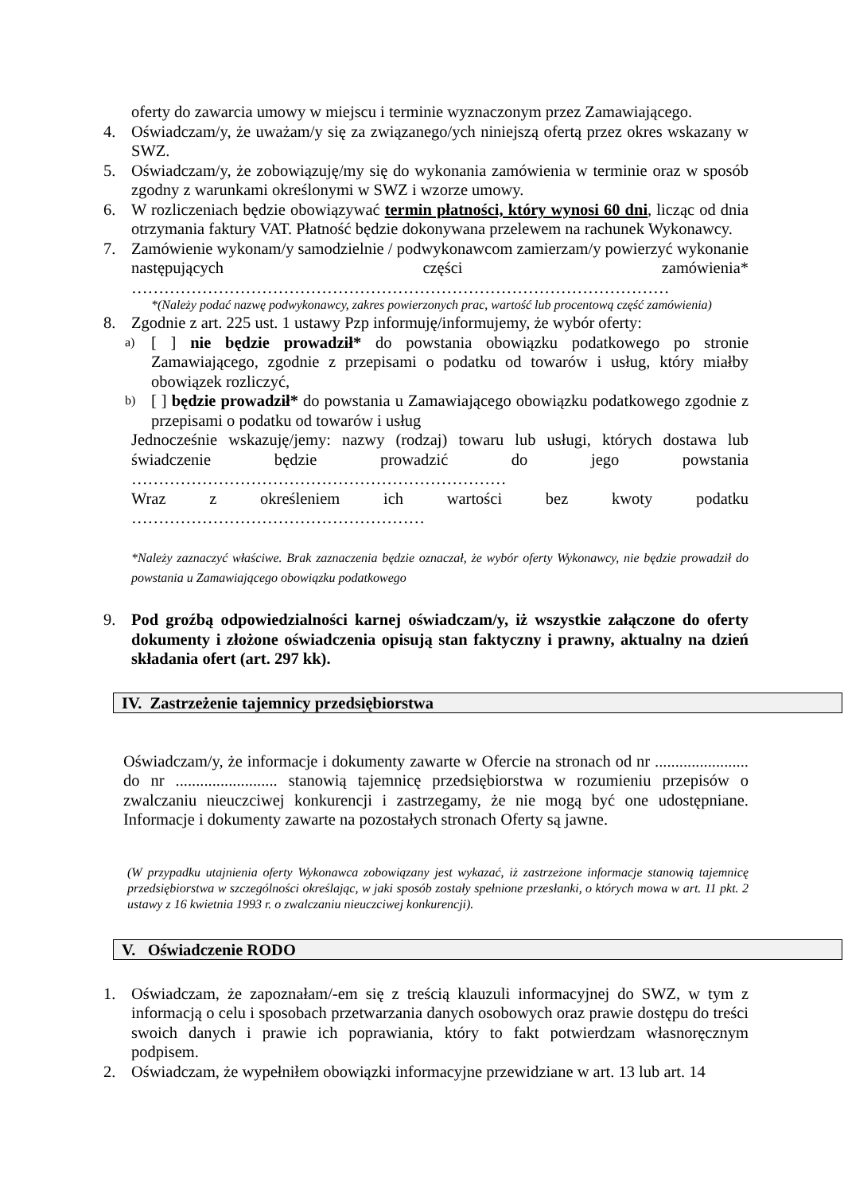oferty do zawarcia umowy w miejscu i terminie wyznaczonym przez Zamawiającego.
4. Oświadczam/y, że uważam/y się za związanego/ych niniejszą ofertą przez okres wskazany w SWZ.
5. Oświadczam/y, że zobowiązuję/my się do wykonania zamówienia w terminie oraz w sposób zgodny z warunkami określonymi w SWZ i wzorze umowy.
6. W rozliczeniach będzie obowiązywać termin płatności, który wynosi 60 dni, licząc od dnia otrzymania faktury VAT. Płatność będzie dokonywana przelewem na rachunek Wykonawcy.
7. Zamówienie wykonam/y samodzielnie / podwykonawcom zamierzam/y powierzyć wykonanie następujących części zamówienia* ………………………………………………………………………………………
*(Należy podać nazwę podwykonawcy, zakres powierzonych prac, wartość lub procentową część zamówienia)
8. Zgodnie z art. 225 ust. 1 ustawy Pzp informuję/informujemy, że wybór oferty:
a) [ ] nie będzie prowadził* do powstania obowiązku podatkowego po stronie Zamawiającego, zgodnie z przepisami o podatku od towarów i usług, który miałby obowiązek rozliczyć,
b) [ ] będzie prowadził* do powstania u Zamawiającego obowiązku podatkowego zgodnie z przepisami o podatku od towarów i usług
Jednocześnie wskazuję/jemy: nazwy (rodzaj) towaru lub usługi, których dostawa lub świadczenie będzie prowadzić do jego powstania ……………………………………………………………
Wraz z określeniem ich wartości bez kwoty podatku ………………………………………………
*Należy zaznaczyć właściwe. Brak zaznaczenia będzie oznaczał, że wybór oferty Wykonawcy, nie będzie prowadził do powstania u Zamawiającego obowiązku podatkowego
9. Pod groźbą odpowiedzialności karnej oświadczam/y, iż wszystkie załączone do oferty dokumenty i złożone oświadczenia opisują stan faktyczny i prawny, aktualny na dzień składania ofert (art. 297 kk).
IV. Zastrzeżenie tajemnicy przedsiębiorstwa
Oświadczam/y, że informacje i dokumenty zawarte w Ofercie na stronach od nr ....................... do nr ......................... stanowią tajemnicę przedsiębiorstwa w rozumieniu przepisów o zwalczaniu nieuczciwej konkurencji i zastrzegamy, że nie mogą być one udostępniane. Informacje i dokumenty zawarte na pozostałych stronach Oferty są jawne.
(W przypadku utajnienia oferty Wykonawca zobowiązany jest wykazać, iż zastrzeżone informacje stanowią tajemnicę przedsiębiorstwa w szczególności określając, w jaki sposób zostały spełnione przesłanki, o których mowa w art. 11 pkt. 2 ustawy z 16 kwietnia 1993 r. o zwalczaniu nieuczciwej konkurencji).
V. Oświadczenie RODO
1. Oświadczam, że zapoznałam/-em się z treścią klauzuli informacyjnej do SWZ, w tym z informacją o celu i sposobach przetwarzania danych osobowych oraz prawie dostępu do treści swoich danych i prawie ich poprawiania, który to fakt potwierdzam własnoręcznym podpisem.
2. Oświadczam, że wypełniłem obowiązki informacyjne przewidziane w art. 13 lub art. 14